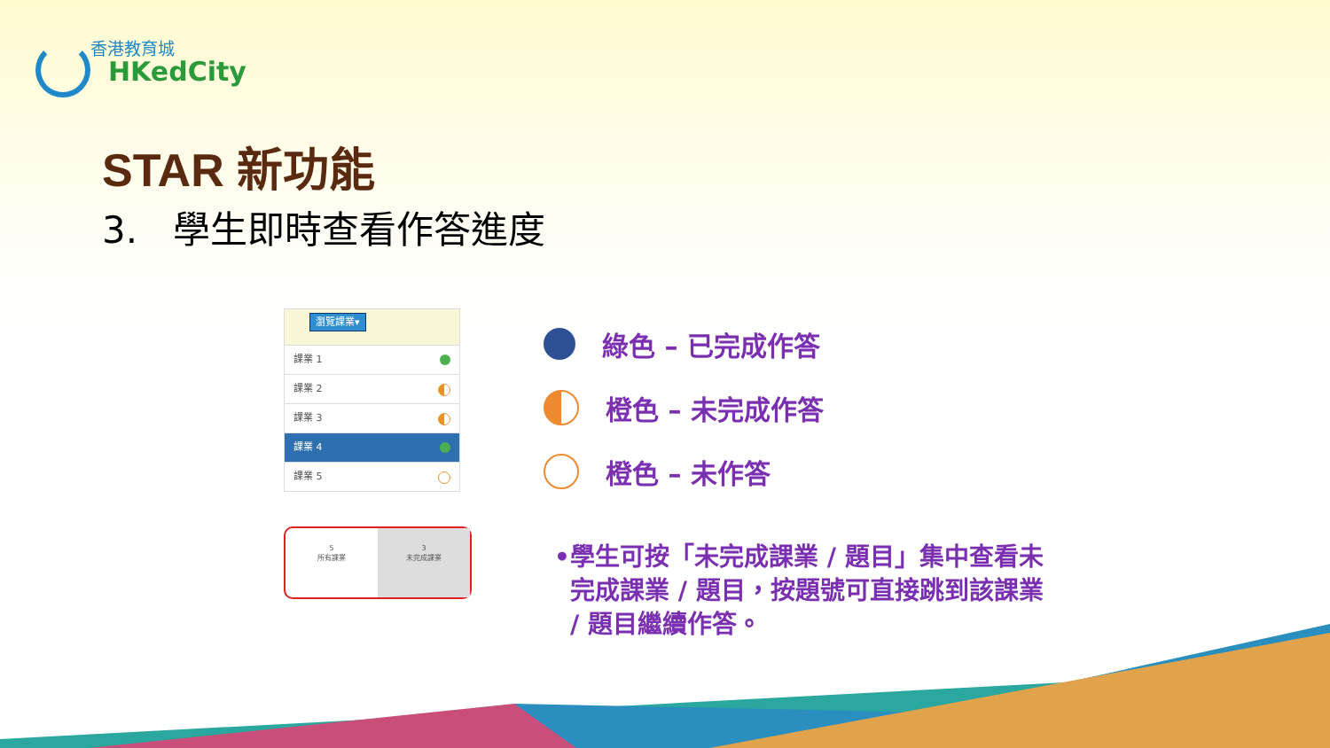香港教育城
HKedCity
STAR 新功能
3. 學生即時查看作答進度
瀏覽課業▾
課業 1
課業 2
課業 3
課業 4
課業 5
5
所有課業
3
未完成課業
綠色 – 已完成作答
橙色 – 未完成作答
橙色 – 未作答
• 學生可按「未完成課業 / 題目」集中查看未完成課業 / 題目，按題號可直接跳到該課業 / 題目繼續作答。